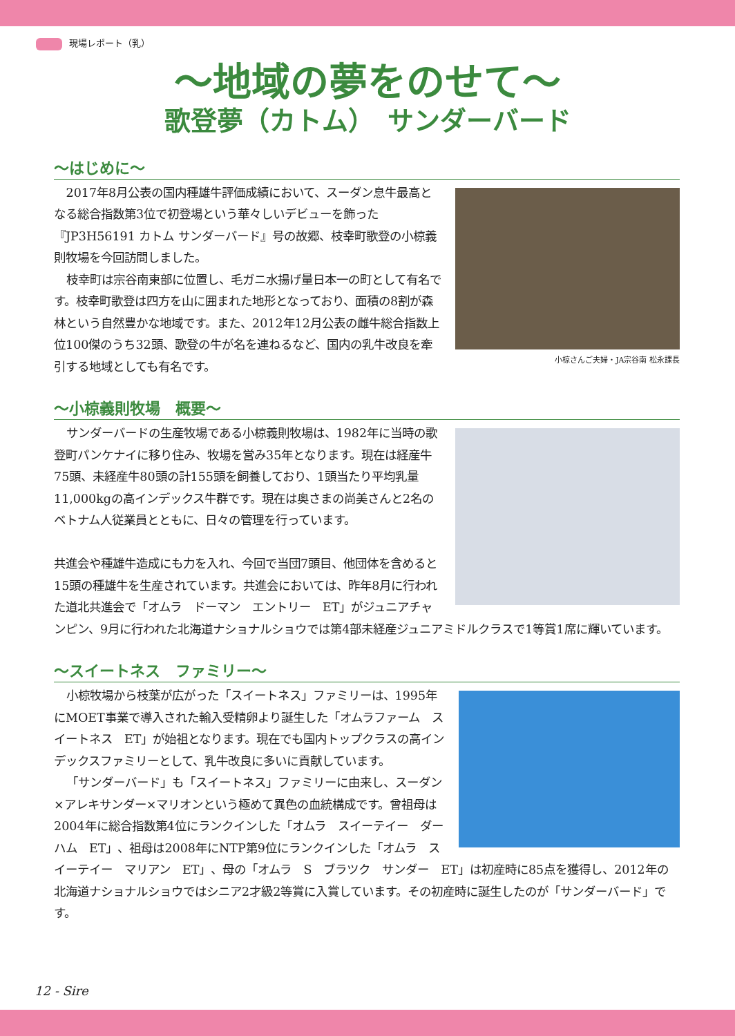現場レポート（乳）
～地域の夢をのせて～
歌登夢（カトム）　サンダーバード
～はじめに～
小椋さんご夫婦・JA宗谷南 松永課長
2017年8月公表の国内種雄牛評価成績において、スーダン息牛最高となる総合指数第3位で初登場という華々しいデビューを飾った『JP3H56191 カトム サンダーバード』号の故郷、枝幸町歌登の小椋義則牧場を今回訪問しました。
枝幸町は宗谷南東部に位置し、毛ガニ水揚げ量日本一の町として有名です。枝幸町歌登は四方を山に囲まれた地形となっており、面積の8割が森林という自然豊かな地域です。また、2012年12月公表の雌牛総合指数上位100傑のうち32頭、歌登の牛が名を連ねるなど、国内の乳牛改良を牽引する地域としても有名です。
～小椋義則牧場　概要～
サンダーバードの生産牧場である小椋義則牧場は、1982年に当時の歌登町パンケナイに移り住み、牧場を営み35年となります。現在は経産牛75頭、未経産牛80頭の計155頭を飼養しており、1頭当たり平均乳量11,000kgの高インデックス牛群です。現在は奥さまの尚美さんと2名のベトナム人従業員とともに、日々の管理を行っています。
共進会や種雄牛造成にも力を入れ、今回で当団7頭目、他団体を含めると15頭の種雄牛を生産されています。共進会においては、昨年8月に行われた道北共進会で「オムラ　ドーマン　エントリー　ET」がジュニアチャンピン、9月に行われた北海道ナショナルショウでは第4部未経産ジュニアミドルクラスで1等賞1席に輝いています。
～スイートネス　ファミリー～
小椋牧場から枝葉が広がった「スイートネス」ファミリーは、1995年にMOET事業で導入された輸入受精卵より誕生した「オムラファーム　スイートネス　ET」が始祖となります。現在でも国内トップクラスの高インデックスファミリーとして、乳牛改良に多いに貢献しています。
「サンダーバード」も「スイートネス」ファミリーに由来し、スーダン×アレキサンダー×マリオンという極めて異色の血統構成です。曾祖母は2004年に総合指数第4位にランクインした「オムラ　スイーテイー　ダーハム　ET」、祖母は2008年にNTP第9位にランクインした「オムラ　スイーテイー　マリアン　ET」、母の「オムラ　S　ブラツク　サンダー　ET」は初産時に85点を獲得し、2012年の北海道ナショナルショウではシニア2才級2等賞に入賞しています。その初産時に誕生したのが「サンダーバード」です。
12 - Sire